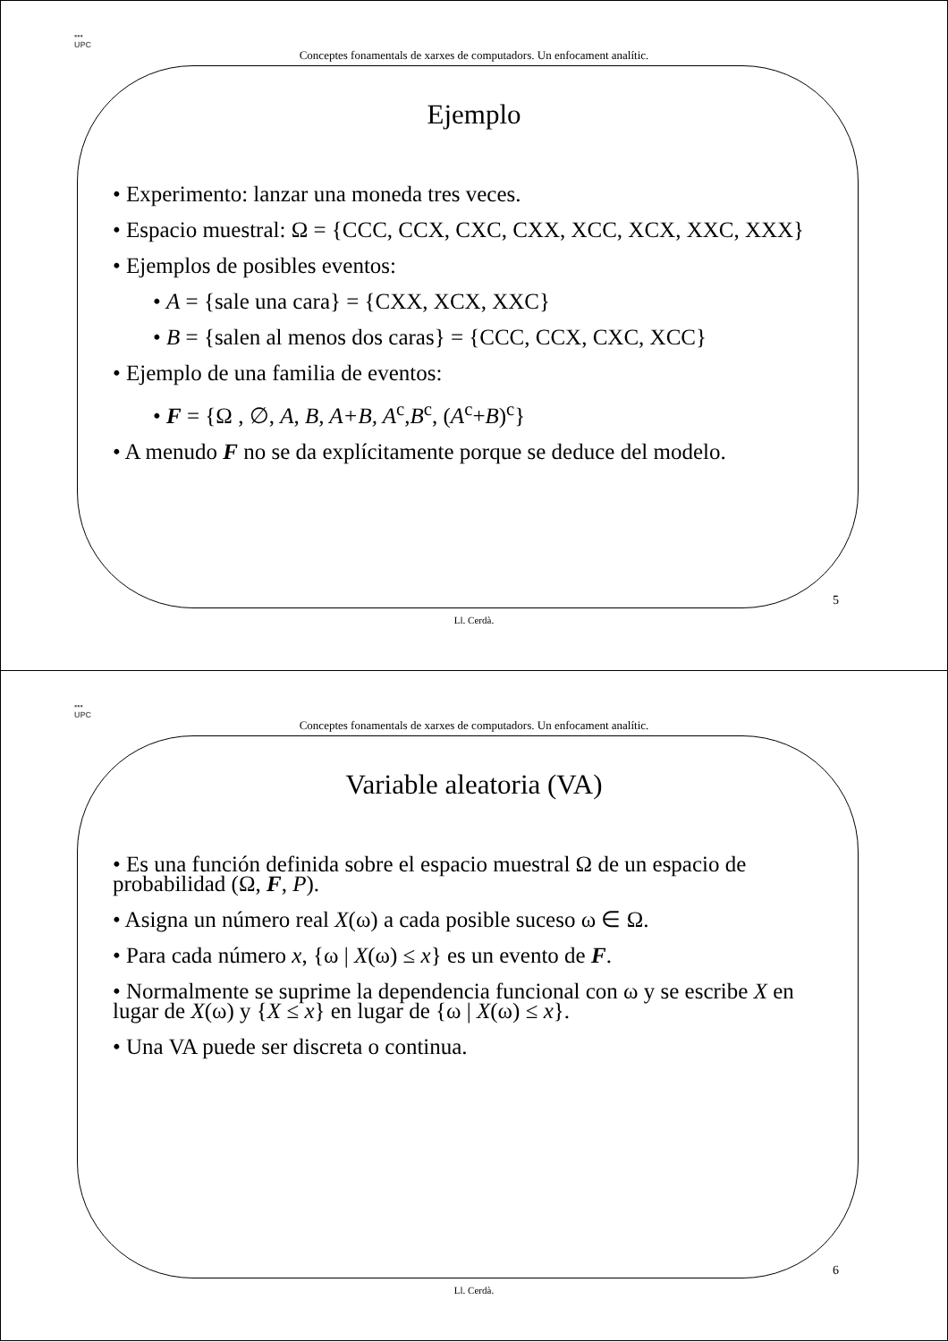▪▪▪
UPC
Conceptes fonamentals de xarxes de computadors. Un enfocament analític.
Ejemplo
• Experimento: lanzar una moneda tres veces.
• Espacio muestral: Ω = {CCC, CCX, CXC, CXX, XCC, XCX, XXC, XXX}
• Ejemplos de posibles eventos:
• A = {sale una cara} = {CXX, XCX, XXC}
• B = {salen al menos dos caras} = {CCC, CCX, CXC, XCC}
• Ejemplo de una familia de eventos:
• F = {Ω , ∅, A, B, A+B, A<sup>c</sup>,B<sup>c</sup>, (A<sup>c</sup>+B)<sup>c</sup>}
• A menudo F no se da explícitamente porque se deduce del modelo.
5
Ll. Cerdà.
▪▪▪
UPC
Conceptes fonamentals de xarxes de computadors. Un enfocament analític.
Variable aleatoria (VA)
• Es una función definida sobre el espacio muestral Ω de un espacio de probabilidad (Ω, F, P).
• Asigna un número real X(ω) a cada posible suceso ω ∈ Ω.
• Para cada número x, {ω | X(ω) ≤ x} es un evento de F.
• Normalmente se suprime la dependencia funcional con ω y se escribe X en lugar de X(ω) y {X ≤ x} en lugar de {ω | X(ω) ≤ x}.
• Una VA puede ser discreta o continua.
6
Ll. Cerdà.